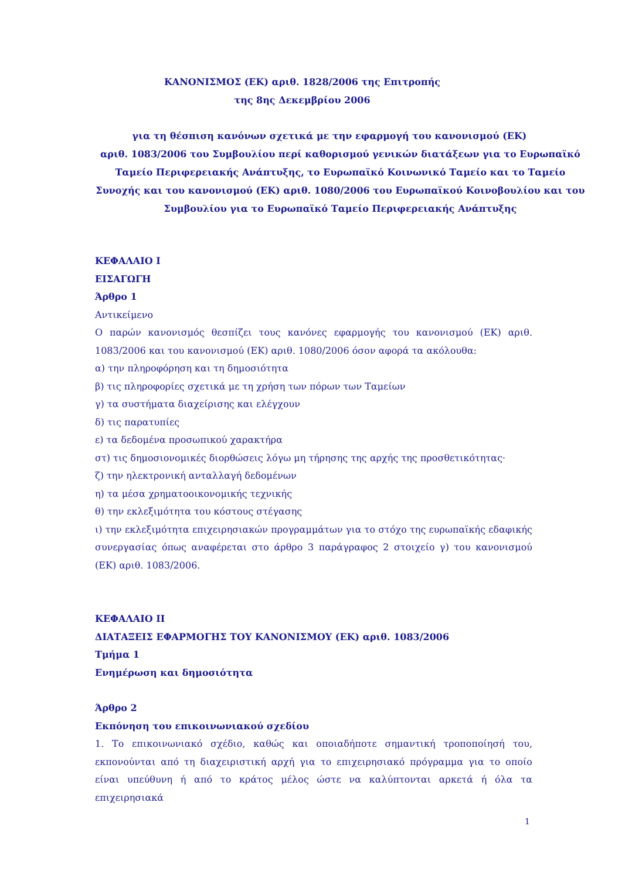ΚΑΝΟΝΙΣΜΟΣ (ΕΚ) αριθ. 1828/2006 της Επιτροπής
της 8ης Δεκεμβρίου 2006
για τη θέσπιση κανόνων σχετικά με την εφαρμογή του κανονισμού (ΕΚ)
αριθ. 1083/2006 του Συμβουλίου περί καθορισμού γενικών διατάξεων για το Ευρωπαϊκό Ταμείο Περιφερειακής Ανάπτυξης, το Ευρωπαϊκό Κοινωνικό Ταμείο και το Ταμείο Συνοχής και του κανονισμού (ΕΚ) αριθ. 1080/2006 του Ευρωπαϊκού Κοινοβουλίου και του Συμβουλίου για το Ευρωπαϊκό Ταμείο Περιφερειακής Ανάπτυξης
ΚΕΦΑΛΑΙΟ I
ΕΙΣΑΓΩΓΗ
Άρθρο 1
Αντικείμενο
Ο παρών κανονισμός θεσπίζει τους κανόνες εφαρμογής του κανονισμού (ΕΚ) αριθ. 1083/2006 και του κανονισμού (ΕΚ) αριθ. 1080/2006 όσον αφορά τα ακόλουθα:
α) την πληροφόρηση και τη δημοσιότητα
β) τις πληροφορίες σχετικά με τη χρήση των πόρων των Ταμείων
γ) τα συστήματα διαχείρισης και ελέγχουν
δ) τις παρατυπίες
ε) τα δεδομένα προσωπικού χαρακτήρα
στ) τις δημοσιονομικές διορθώσεις λόγω μη τήρησης της αρχής της προσθετικότητας·
ζ) την ηλεκτρονική ανταλλαγή δεδομένων
η) τα μέσα χρηματοοικονομικής τεχνικής
θ) την εκλεξιμότητα του κόστους στέγασης
ι) την εκλεξιμότητα επιχειρησιακών προγραμμάτων για το στόχο της ευρωπαϊκής εδαφικής συνεργασίας όπως αναφέρεται στο άρθρο 3 παράγραφος 2 στοιχείο γ) του κανονισμού (ΕΚ) αριθ. 1083/2006.
ΚΕΦΑΛΑΙΟ II
ΔΙΑΤΑΞΕΙΣ ΕΦΑΡΜΟΓΗΣ ΤΟΥ ΚΑΝΟΝΙΣΜΟΥ (ΕΚ) αριθ. 1083/2006
Τμήμα 1
Ενημέρωση και δημοσιότητα
Άρθρο 2
Εκπόνηση του επικοινωνιακού σχεδίου
1. Το επικοινωνιακό σχέδιο, καθώς και οποιαδήποτε σημαντική τροποποίησή του, εκπονούνται από τη διαχειριστική αρχή για το επιχειρησιακό πρόγραμμα για το οποίο είναι υπεύθυνη ή από το κράτος μέλος ώστε να καλύπτονται αρκετά ή όλα τα επιχειρησιακά
1